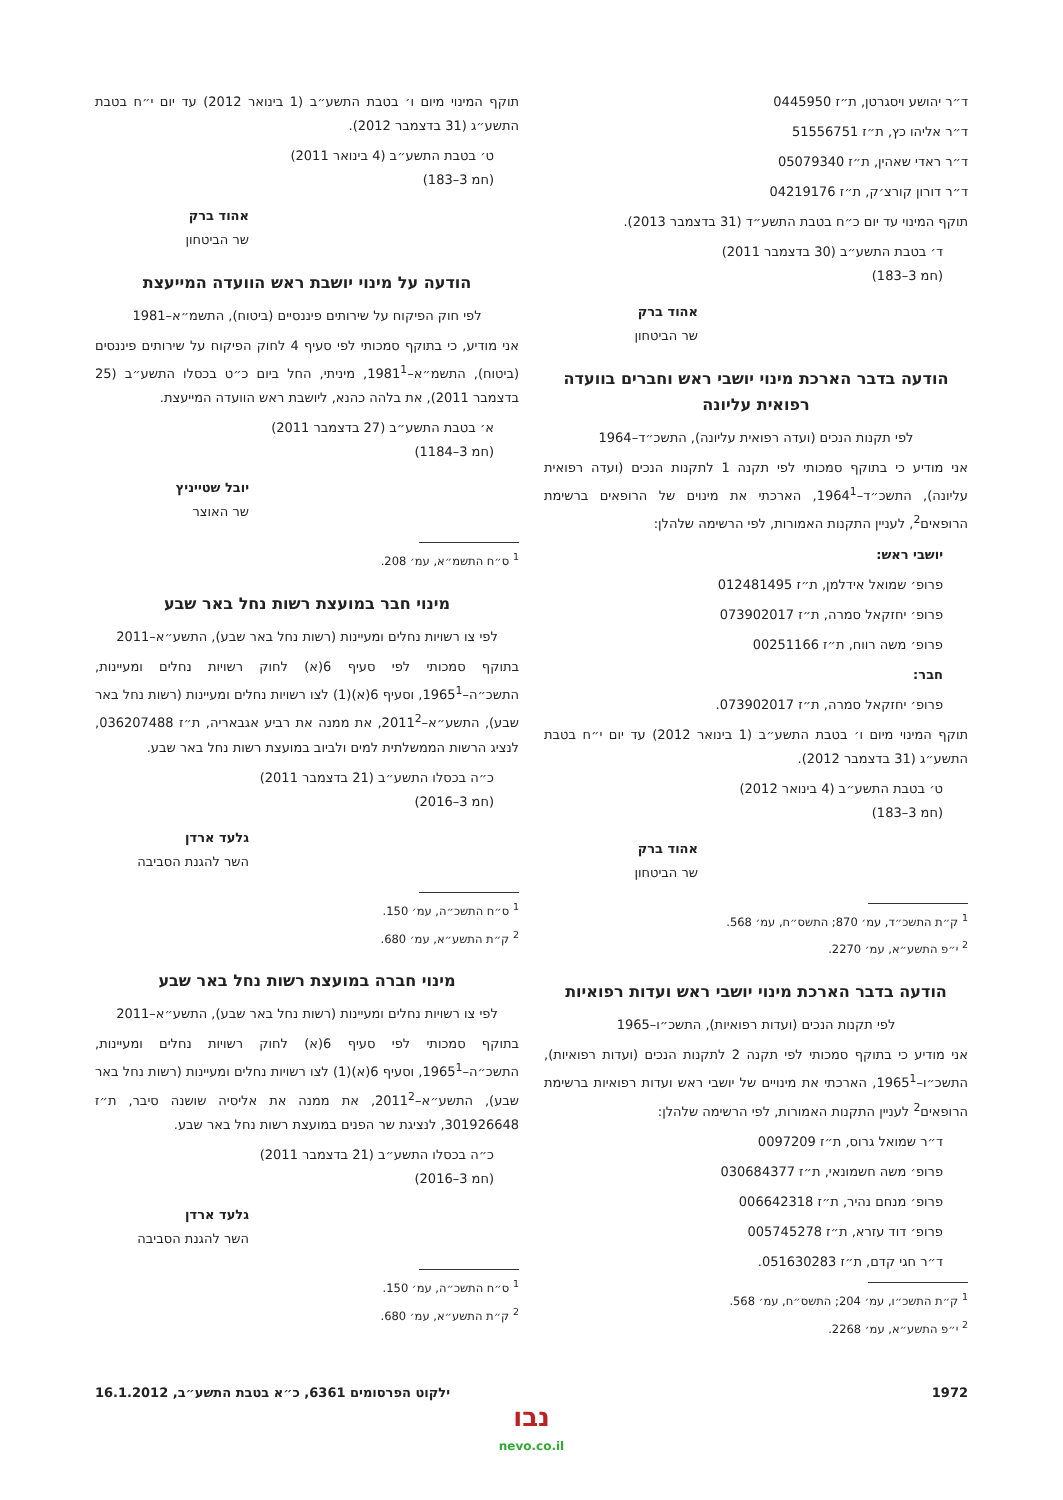ד״ר יהושע ויסגרטן, ת״ז 0445950
ד״ר אליהו כץ, ת״ז 51556751
ד״ר ראדי שאהין, ת״ז 05079340
ד״ר דורון קורצ׳ק, ת״ז 04219176
תוקף המינוי עד יום כ״ח בטבת התשע״ד (31 בדצמבר 2013).
ד׳ בטבת התשע״ב (30 בדצמבר 2011)
(חמ 3–183)
אהוד ברק
שר הביטחון
הודעה בדבר הארכת מינוי יושבי ראש וחברים בוועדה רפואית עליונה
לפי תקנות הנכים (ועדה רפואית עליונה), התשכ״ד–1964
אני מודיע כי בתוקף סמכותי לפי תקנה 1 לתקנות הנכים (ועדה רפואית עליונה), התשכ״ד–1964<sup>1</sup>, הארכתי את מינוים של הרופאים ברשימת הרופאים<sup>2</sup>, לעניין התקנות האמורות, לפי הרשימה שלהלן:
יושבי ראש:
פרופ׳ שמואל אידלמן, ת״ז 012481495
פרופ׳ יחזקאל סמרה, ת״ז 073902017
פרופ׳ משה רווח, ת״ז 00251166
חבר:
פרופ׳ יחזקאל סמרה, ת״ז 073902017.
תוקף המינוי מיום ו׳ בטבת התשע״ב (1 בינואר 2012) עד יום י״ח בטבת התשע״ג (31 בדצמבר 2012).
ט׳ בטבת התשע״ב (4 בינואר 2012)
(חמ 3–183)
אהוד ברק
שר הביטחון
<sup>1</sup> ק״ת התשכ״ד, עמ׳ 870; התשס״ח, עמ׳ 568.
<sup>2</sup> י״פ התשע״א, עמ׳ 2270.
הודעה בדבר הארכת מינוי יושבי ראש ועדות רפואיות
לפי תקנות הנכים (ועדות רפואיות), התשכ״ו–1965
אני מודיע כי בתוקף סמכותי לפי תקנה 2 לתקנות הנכים (ועדות רפואיות), התשכ״ו–1965<sup>1</sup>, הארכתי את מינויים של יושבי ראש ועדות רפואיות ברשימת הרופאים<sup>2</sup> לעניין התקנות האמורות, לפי הרשימה שלהלן:
ד״ר שמואל גרוס, ת״ז 0097209
פרופ׳ משה חשמונאי, ת״ז 030684377
פרופ׳ מנחם נהיר, ת״ז 006642318
פרופ׳ דוד עזרא, ת״ז 005745278
ד״ר חגי קדם, ת״ז 051630283.
<sup>1</sup> ק״ת התשכ״ו, עמ׳ 204; התשס״ח, עמ׳ 568.
<sup>2</sup> י״פ התשע״א, עמ׳ 2268.
תוקף המינוי מיום ו׳ בטבת התשע״ב (1 בינואר 2012) עד יום י״ח בטבת התשע״ג (31 בדצמבר 2012).
ט׳ בטבת התשע״ב (4 בינואר 2011)
(חמ 3–183)
אהוד ברק
שר הביטחון
הודעה על מינוי יושבת ראש הוועדה המייעצת
לפי חוק הפיקוח על שירותים פיננסיים (ביטוח), התשמ״א–1981
אני מודיע, כי בתוקף סמכותי לפי סעיף 4 לחוק הפיקוח על שירותים פיננסים (ביטוח), התשמ״א–1981<sup>1</sup>, מיניתי, החל ביום כ״ט בכסלו התשע״ב (25 בדצמבר 2011), את בלהה כהנא, ליושבת ראש הוועדה המייעצת.
א׳ בטבת התשע״ב (27 בדצמבר 2011)
(חמ 3–1184)
יובל שטייניץ
שר האוצר
<sup>1</sup> ס״ח התשמ״א, עמ׳ 208.
מינוי חבר במועצת רשות נחל באר שבע
לפי צו רשויות נחלים ומעיינות (רשות נחל באר שבע), התשע״א–2011
בתוקף סמכותי לפי סעיף 6(א) לחוק רשויות נחלים ומעיינות, התשכ״ה–1965<sup>1</sup>, וסעיף 6(א)(1) לצו רשויות נחלים ומעיינות (רשות נחל באר שבע), התשע״א–2011<sup>2</sup>, את ממנה את רביע אגבאריה, ת״ז 036207488, לנציג הרשות הממשלתית למים ולביוב במועצת רשות נחל באר שבע.
כ״ה בכסלו התשע״ב (21 בדצמבר 2011)
(חמ 3–2016)
גלעד ארדן
השר להגנת הסביבה
<sup>1</sup> ס״ח התשכ״ה, עמ׳ 150.
<sup>2</sup> ק״ת התשע״א, עמ׳ 680.
מינוי חברה במועצת רשות נחל באר שבע
לפי צו רשויות נחלים ומעיינות (רשות נחל באר שבע), התשע״א–2011
בתוקף סמכותי לפי סעיף 6(א) לחוק רשויות נחלים ומעיינות, התשכ״ה–1965<sup>1</sup>, וסעיף 6(א)(1) לצו רשויות נחלים ומעיינות (רשות נחל באר שבע), התשע״א–2011<sup>2</sup>, את ממנה את אליסיה שושנה סיבר, ת״ז 301926648, לנציגת שר הפנים במועצת רשות נחל באר שבע.
כ״ה בכסלו התשע״ב (21 בדצמבר 2011)
(חמ 3–2016)
גלעד ארדן
השר להגנת הסביבה
<sup>1</sup> ס״ח התשכ״ה, עמ׳ 150.
<sup>2</sup> ק״ת התשע״א, עמ׳ 680.
1972 ילקוט הפרסומים 6361, כ״א בטבת התשע״ב, 16.1.2012
נבו
nevo.co.il